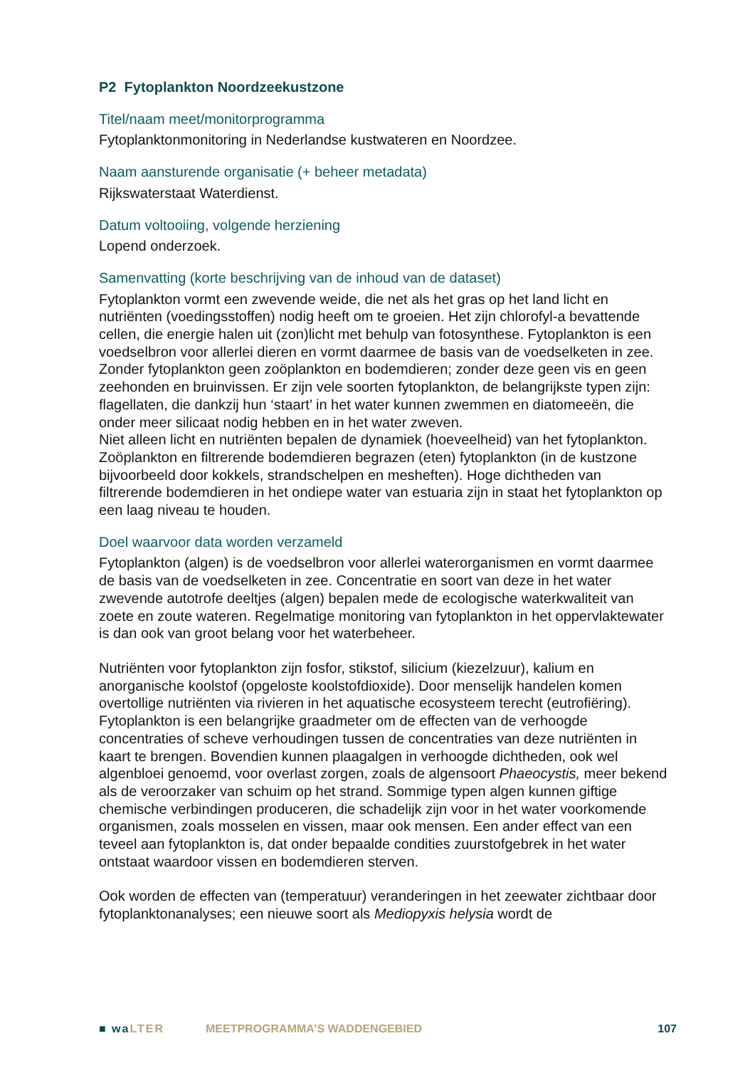P2 Fytoplankton Noordzeekustzone
Titel/naam meet/monitorprogramma
Fytoplanktonmonitoring in Nederlandse kustwateren en Noordzee.
Naam aansturende organisatie (+ beheer metadata)
Rijkswaterstaat Waterdienst.
Datum voltooiing, volgende herziening
Lopend onderzoek.
Samenvatting (korte beschrijving van de inhoud van de dataset)
Fytoplankton vormt een zwevende weide, die net als het gras op het land licht en nutriënten (voedingsstoffen) nodig heeft om te groeien. Het zijn chlorofyl-a bevattende cellen, die energie halen uit (zon)licht met behulp van fotosynthese. Fytoplankton is een voedselbron voor allerlei dieren en vormt daarmee de basis van de voedselketen in zee. Zonder fytoplankton geen zoöplankton en bodemdieren; zonder deze geen vis en geen zeehonden en bruinvissen. Er zijn vele soorten fytoplankton, de belangrijkste typen zijn: flagellaten, die dankzij hun ‘staart’ in het water kunnen zwemmen en diatomeeën, die onder meer silicaat nodig hebben en in het water zweven.
Niet alleen licht en nutriënten bepalen de dynamiek (hoeveelheid) van het fytoplankton. Zoöplankton en filtrerende bodemdieren begrazen (eten) fytoplankton (in de kustzone bijvoorbeeld door kokkels, strandschelpen en meshe­ften). Hoge dichtheden van filtrerende bodemdieren in het ondiepe water van estuaria zijn in staat het fytoplankton op een laag niveau te houden.
Doel waarvoor data worden verzameld
Fytoplankton (algen) is de voedselbron voor allerlei waterorganismen en vormt daarmee de basis van de voedselketen in zee. Concentratie en soort van deze in het water zwevende autotrofe deeltjes (algen) bepalen mede de ecologische waterkwaliteit van zoete en zoute wateren. Regelmatige monitoring van fytoplankton in het oppervlaktewater is dan ook van groot belang voor het waterbeheer.
Nutriënten voor fytoplankton zijn fosfor, stikstof, silicium (kiezelzuur), kalium en anorganische koolstof (opgeloste koolstofdioxide). Door menselijk handelen komen overtollige nutriënten via rivieren in het aquatische ecosysteem terecht (eutrofiëring). Fytoplankton is een belangrijke graadmeter om de effecten van de verhoogde concentraties of scheve verhoudingen tussen de concentraties van deze nutriënten in kaart te brengen. Bovendien kunnen plaagalgen in verhoogde dichtheden, ook wel algenbloei genoemd, voor overlast zorgen, zoals de algensoort Phaeocystis, meer bekend als de veroorzaker van schuim op het strand. Sommige typen algen kunnen giftige chemische verbindingen produceren, die schadelijk zijn voor in het water voorkomende organismen, zoals mosselen en vissen, maar ook mensen. Een ander effect van een teveel aan fytoplankton is, dat onder bepaalde condities zuurstofgebrek in het water ontstaat waardoor vissen en bodemdieren sterven.
Ook worden de effecten van (temperatuur) veranderingen in het zeewater zichtbaar door fytoplanktonanalyses; een nieuwe soort als Mediopyxis helysia wordt de
■ waLTER MEETPROGRAMMA’S WADDENGEBIED 107